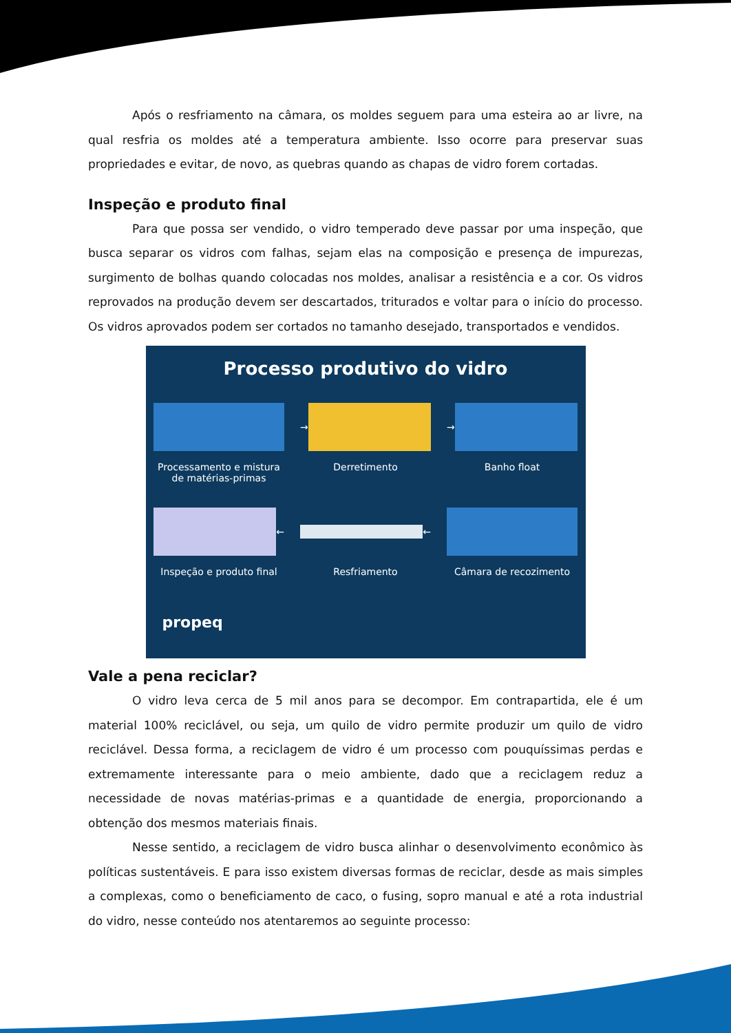Após o resfriamento na câmara, os moldes seguem para uma esteira ao ar livre, na qual resfria os moldes até a temperatura ambiente. Isso ocorre para preservar suas propriedades e evitar, de novo, as quebras quando as chapas de vidro forem cortadas.
Inspeção e produto final
Para que possa ser vendido, o vidro temperado deve passar por uma inspeção, que busca separar os vidros com falhas, sejam elas na composição e presença de impurezas, surgimento de bolhas quando colocadas nos moldes, analisar a resistência e a cor. Os vidros reprovados na produção devem ser descartados, triturados e voltar para o início do processo. Os vidros aprovados podem ser cortados no tamanho desejado, transportados e vendidos.
Processo produtivo do vidro
Processamento e mistura de matérias-primas
→
Derretimento
→
Banho float
←
Inspeção e produto final
←
Resfriamento
Câmara de recozimento
propeq
Vale a pena reciclar?
O vidro leva cerca de 5 mil anos para se decompor. Em contrapartida, ele é um material 100% reciclável, ou seja, um quilo de vidro permite produzir um quilo de vidro reciclável. Dessa forma, a reciclagem de vidro é um processo com pouquíssimas perdas e extremamente interessante para o meio ambiente, dado que a reciclagem reduz a necessidade de novas matérias-primas e a quantidade de energia, proporcionando a obtenção dos mesmos materiais finais.
Nesse sentido, a reciclagem de vidro busca alinhar o desenvolvimento econômico às políticas sustentáveis. E para isso existem diversas formas de reciclar, desde as mais simples a complexas, como o beneficiamento de caco, o fusing, sopro manual e até a rota industrial do vidro, nesse conteúdo nos atentaremos ao seguinte processo: